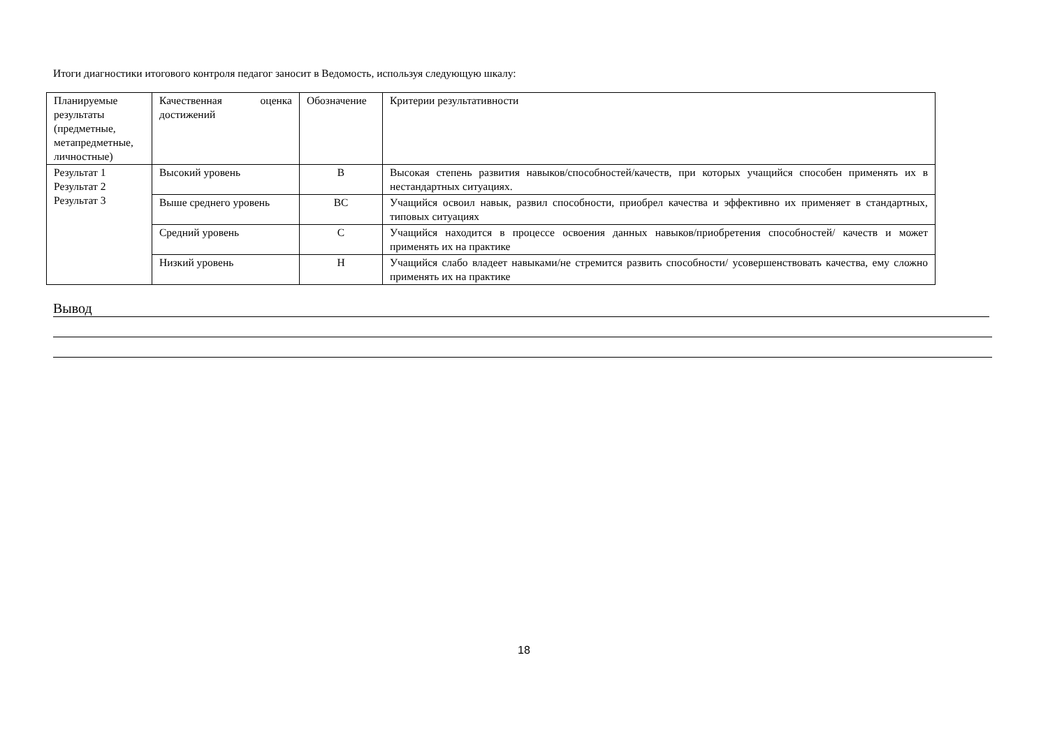Итоги диагностики итогового контроля педагог заносит в Ведомость, используя следующую шкалу:
| Планируемые результаты (предметные, метапредметные, личностные) | Качественная оценка достижений | Обозначение | Критерии результативности |
| Результат 1 Результат 2 Результат 3 | Высокий уровень | В | Высокая степень развития навыков/способностей/качеств, при которых учащийся способен применять их в нестандартных ситуациях. |
| | Выше среднего уровень | ВС | Учащийся освоил навык, развил способности, приобрел качества и эффективно их применяет в стандартных, типовых ситуациях |
| | Средний уровень | С | Учащийся находится в процессе освоения данных навыков/приобретения способностей/ качеств и может применять их на практике |
| | Низкий уровень | Н | Учащийся слабо владеет навыками/не стремится развить способности/ усовершенствовать качества, ему сложно применять их на практике |
Вывод
18